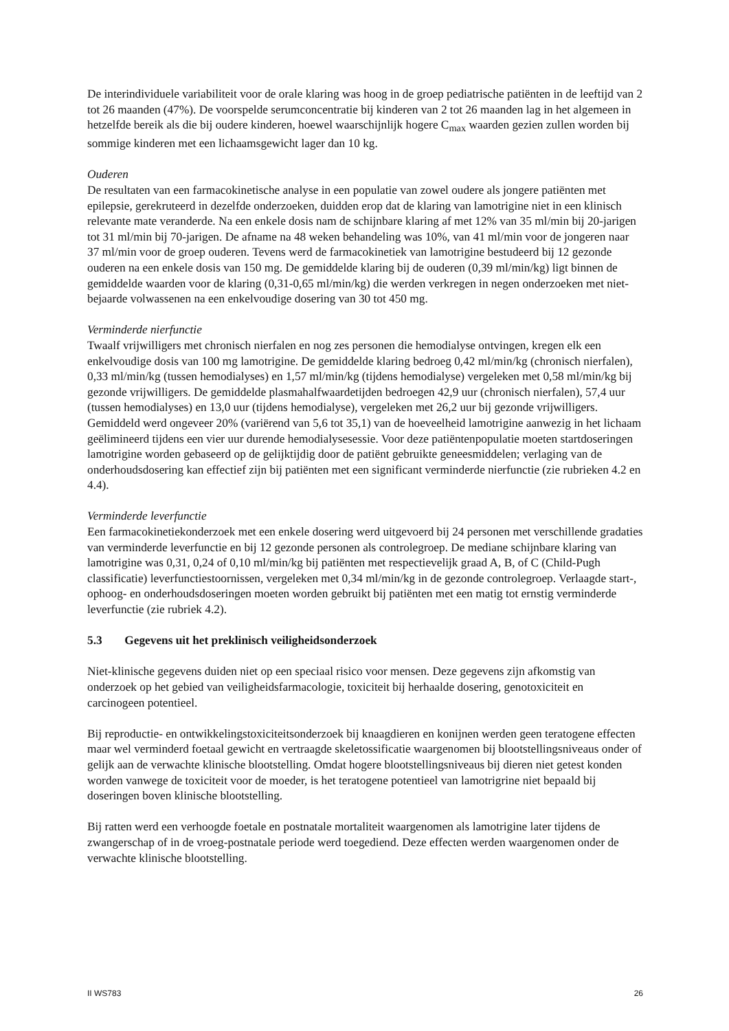De interindividuele variabiliteit voor de orale klaring was hoog in de groep pediatrische patiënten in de leeftijd van 2 tot 26 maanden (47%). De voorspelde serumconcentratie bij kinderen van 2 tot 26 maanden lag in het algemeen in hetzelfde bereik als die bij oudere kinderen, hoewel waarschijnlijk hogere C<sub>max</sub> waarden gezien zullen worden bij sommige kinderen met een lichaamsgewicht lager dan 10 kg.
Ouderen
De resultaten van een farmacokinetische analyse in een populatie van zowel oudere als jongere patiënten met epilepsie, gerekruteerd in dezelfde onderzoeken, duidden erop dat de klaring van lamotrigine niet in een klinisch relevante mate veranderde. Na een enkele dosis nam de schijnbare klaring af met 12% van 35 ml/min bij 20-jarigen tot 31 ml/min bij 70-jarigen. De afname na 48 weken behandeling was 10%, van 41 ml/min voor de jongeren naar 37 ml/min voor de groep ouderen. Tevens werd de farmacokinetiek van lamotrigine bestudeerd bij 12 gezonde ouderen na een enkele dosis van 150 mg. De gemiddelde klaring bij de ouderen (0,39 ml/min/kg) ligt binnen de gemiddelde waarden voor de klaring (0,31-0,65 ml/min/kg) die werden verkregen in negen onderzoeken met niet-bejaarde volwassenen na een enkelvoudige dosering van 30 tot 450 mg.
Verminderde nierfunctie
Twaalf vrijwilligers met chronisch nierfalen en nog zes personen die hemodialyse ontvingen, kregen elk een enkelvoudige dosis van 100 mg lamotrigine. De gemiddelde klaring bedroeg 0,42 ml/min/kg (chronisch nierfalen), 0,33 ml/min/kg (tussen hemodialyses) en 1,57 ml/min/kg (tijdens hemodialyse) vergeleken met 0,58 ml/min/kg bij gezonde vrijwilligers. De gemiddelde plasmahalfwaardetijden bedroegen 42,9 uur (chronisch nierfalen), 57,4 uur (tussen hemodialyses) en 13,0 uur (tijdens hemodialyse), vergeleken met 26,2 uur bij gezonde vrijwilligers. Gemiddeld werd ongeveer 20% (variërend van 5,6 tot 35,1) van de hoeveelheid lamotrigine aanwezig in het lichaam geëlimineerd tijdens een vier uur durende hemodialysesessie. Voor deze patiëntenpopulatie moeten startdoseringen lamotrigine worden gebaseerd op de gelijktijdig door de patiënt gebruikte geneesmiddelen; verlaging van de onderhoudsdosering kan effectief zijn bij patiënten met een significant verminderde nierfunctie (zie rubrieken 4.2 en 4.4).
Verminderde leverfunctie
Een farmacokinetiekonderzoek met een enkele dosering werd uitgevoerd bij 24 personen met verschillende gradaties van verminderde leverfunctie en bij 12 gezonde personen als controlegroep. De mediane schijnbare klaring van lamotrigine was 0,31, 0,24 of 0,10 ml/min/kg bij patiënten met respectievelijk graad A, B, of C (Child-Pugh classificatie) leverfunctiestoornissen, vergeleken met 0,34 ml/min/kg in de gezonde controlegroep. Verlaagde start-, ophoog- en onderhoudsdoseringen moeten worden gebruikt bij patiënten met een matig tot ernstig verminderde leverfunctie (zie rubriek 4.2).
5.3 Gegevens uit het preklinisch veiligheidsonderzoek
Niet-klinische gegevens duiden niet op een speciaal risico voor mensen. Deze gegevens zijn afkomstig van onderzoek op het gebied van veiligheidsfarmacologie, toxiciteit bij herhaalde dosering, genotoxiciteit en carcinogeen potentieel.
Bij reproductie- en ontwikkelingstoxiciteitsonderzoek bij knaagdieren en konijnen werden geen teratogene effecten maar wel verminderd foetaal gewicht en vertraagde skeletossificatie waargenomen bij blootstellingsniveaus onder of gelijk aan de verwachte klinische blootstelling. Omdat hogere blootstellingsniveaus bij dieren niet getest konden worden vanwege de toxiciteit voor de moeder, is het teratogene potentieel van lamotrigrine niet bepaald bij doseringen boven klinische blootstelling.
Bij ratten werd een verhoogde foetale en postnatale mortaliteit waargenomen als lamotrigine later tijdens de zwangerschap of in de vroeg-postnatale periode werd toegediend. Deze effecten werden waargenomen onder de verwachte klinische blootstelling.
II WS783 26